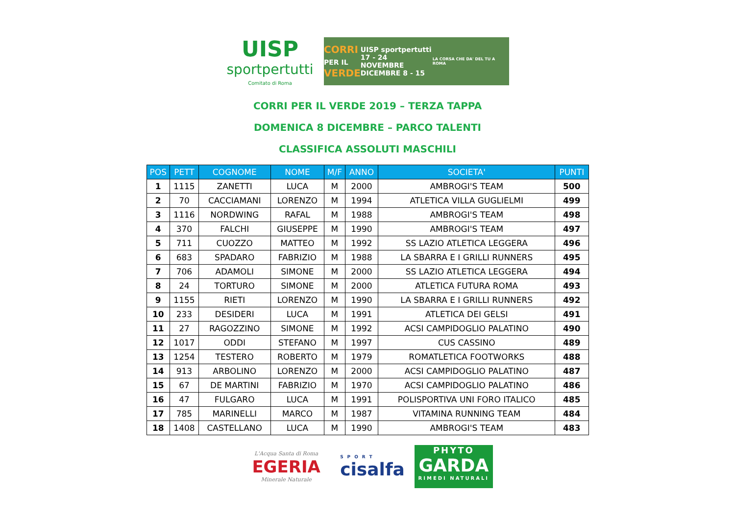UISP
sportpertutti
Comitato di Roma
CORRI
PER IL
VERDE
UISP sportpertutti
17 - 24 NOVEMBRE
DICEMBRE 8 - 15
LA CORSA CHE DA' DEL TU A ROMA
CORRI PER IL VERDE 2019 – TERZA TAPPA
DOMENICA 8 DICEMBRE – PARCO TALENTI
CLASSIFICA ASSOLUTI MASCHILI
| POS | PETT | COGNOME | NOME | M/F | ANNO | SOCIETA' | PUNTI |
| --- | --- | --- | --- | --- | --- | --- | --- |
| 1 | 1115 | ZANETTI | LUCA | M | 2000 | AMBROGI'S TEAM | 500 |
| 2 | 70 | CACCIAMANI | LORENZO | M | 1994 | ATLETICA VILLA GUGLIELMI | 499 |
| 3 | 1116 | NORDWING | RAFAL | M | 1988 | AMBROGI'S TEAM | 498 |
| 4 | 370 | FALCHI | GIUSEPPE | M | 1990 | AMBROGI'S TEAM | 497 |
| 5 | 711 | CUOZZO | MATTEO | M | 1992 | SS LAZIO ATLETICA LEGGERA | 496 |
| 6 | 683 | SPADARO | FABRIZIO | M | 1988 | LA SBARRA E I GRILLI RUNNERS | 495 |
| 7 | 706 | ADAMOLI | SIMONE | M | 2000 | SS LAZIO ATLETICA LEGGERA | 494 |
| 8 | 24 | TORTURO | SIMONE | M | 2000 | ATLETICA FUTURA ROMA | 493 |
| 9 | 1155 | RIETI | LORENZO | M | 1990 | LA SBARRA E I GRILLI RUNNERS | 492 |
| 10 | 233 | DESIDERI | LUCA | M | 1991 | ATLETICA DEI GELSI | 491 |
| 11 | 27 | RAGOZZINO | SIMONE | M | 1992 | ACSI CAMPIDOGLIO PALATINO | 490 |
| 12 | 1017 | ODDI | STEFANO | M | 1997 | CUS CASSINO | 489 |
| 13 | 1254 | TESTERO | ROBERTO | M | 1979 | ROMATLETICA FOOTWORKS | 488 |
| 14 | 913 | ARBOLINO | LORENZO | M | 2000 | ACSI CAMPIDOGLIO PALATINO | 487 |
| 15 | 67 | DE MARTINI | FABRIZIO | M | 1970 | ACSI CAMPIDOGLIO PALATINO | 486 |
| 16 | 47 | FULGARO | LUCA | M | 1991 | POLISPORTIVA UNI FORO ITALICO | 485 |
| 17 | 785 | MARINELLI | MARCO | M | 1987 | VITAMINA RUNNING TEAM | 484 |
| 18 | 1408 | CASTELLANO | LUCA | M | 1990 | AMBROGI'S TEAM | 483 |
L'Acqua Santa di Roma
EGERIA
Minerale Naturale
SPORT
cisalfa
PHYTO
GARDA
RIMEDI NATURALI